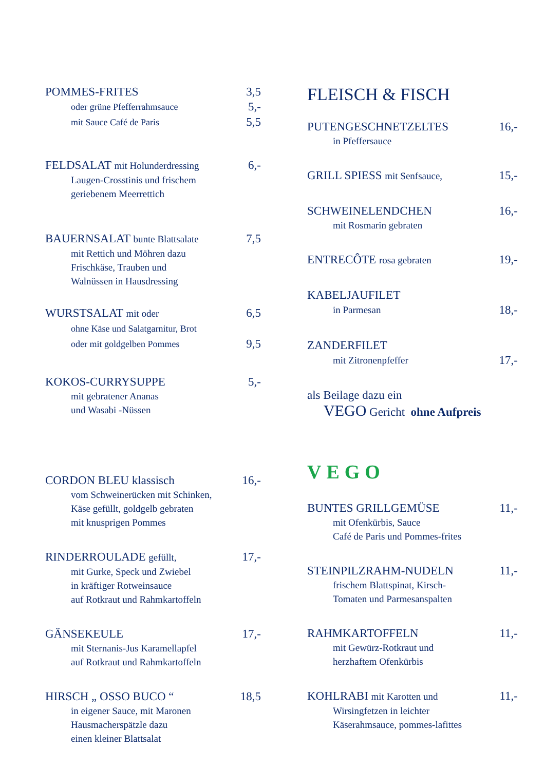POMMES-FRITES 3,5
oder grüne Pfefferrahmsauce 5,-
mit Sauce Café de Paris 5,5
FELDSALAT mit Holunderdressing 6,-
Laugen-Crosstinis und frischem
geriebenem Meerrettich
BAUERNSALAT bunte Blattsalate 7,5
mit Rettich und Möhren dazu
Frischkäse, Trauben und
Walnüssen in Hausdressing
WURSTSALAT mit oder 6,5
ohne Käse und Salatgarnitur, Brot
oder mit goldgelben Pommes 9,5
KOKOS-CURRYSUPPE 5,-
mit gebratener Ananas
und Wasabi -Nüssen
CORDON BLEU klassisch 16,-
vom Schweinerücken mit Schinken,
Käse gefüllt, goldgelb gebraten
mit knusprigen Pommes
RINDERROULADE gefüllt, 17,-
mit Gurke, Speck und Zwiebel
in kräftiger Rotweinsauce
auf Rotkraut und Rahmkartoffeln
GÄNSEKEULE 17,-
mit Sternanis-Jus Karamellapfel
auf Rotkraut und Rahmkartoffeln
HIRSCH „ OSSO BUCO “18,5
in eigener Sauce, mit Maronen
Hausmacherspätzle dazu
einen kleiner Blattsalat
FLEISCH & FISCH
PUTENGESCHNETZELTES 16,-
in Pfeffersauce
GRILL SPIESS mit Senfsauce, 15,-
SCHWEINELENDCHEN 16,-
mit Rosmarin gebraten
ENTRECÔTE rosa gebraten 19,-
KABELJAUFILET
in Parmesan 18,-
ZANDERFILET
mit Zitronenpfeffer 17,-
als Beilage dazu ein
VEGO Gericht ohne Aufpreis
VEGO
BUNTES GRILLGEMÜSE 11,-
mit Ofenkürbis, Sauce
Café de Paris und Pommes-frites
STEINPILZRAHM-NUDELN 11,-
frischem Blattspinat, Kirsch-
Tomaten und Parmesanspalten
RAHMKARTOFFELN 11,-
mit Gewürz-Rotkraut und
herzhaftem Ofenkürbis
KOHLRABI mit Karotten und 11,-
Wirsingfetzen in leichter
Käserahmsauce, pommes-lafittes